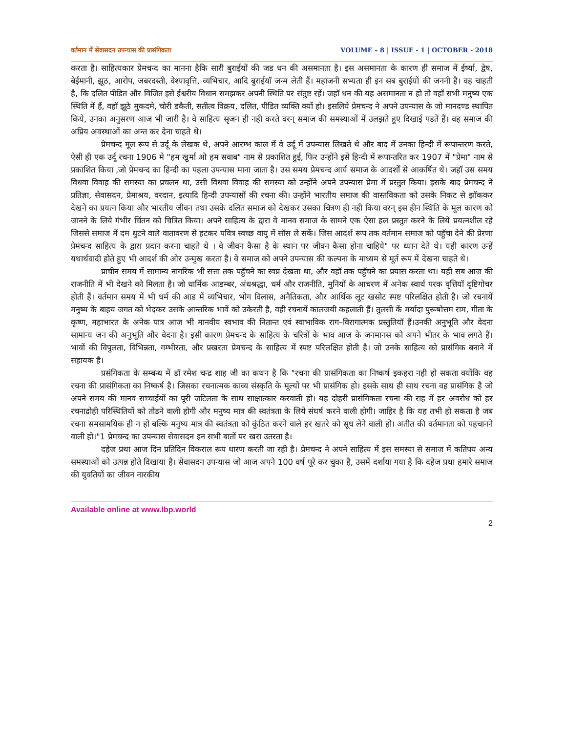वर्तमान में सेवासदन उपन्यास की प्रासंगिकता VOLUME – 8 | ISSUE - 1 | OCTOBER - 2018
करता है। साहित्यकार प्रेमचन्द का मानना हैकि सारी बुराईयों की जड धन की असमानता है। इस असमानता के कारण ही समाज में ईर्ष्या, द्वेष, बेईमानी, झूठ, आरोप, जबरदस्ती, वेश्यावृत्ति, व्यभिचार, आदि बुराईयॉ जन्म लेती हैं। महाजनी सभ्यता ही इन सब बुराईयों की जननी है। वह चाहती है, कि दलित पीडित और विजित इसे ईश्वरीय विधान समझकर अपनी स्थिति पर संतुष्ट रहें। जहॉ धन की यह असमानता न हो तो वहॉ सभी मनुष्य एक स्थिति में हैं, वहॉ झूठे मुकदमे, चोरी डकैती, सतीत्व विक्रय, दलित, पीडित व्यक्ति क्यों हो। इसलिये प्रेमचन्द ने अपने उपन्यास के जो मानदण्ड स्थापित किये, उनका अनुसरण आज भी जारी है। वे साहित्य सृजन ही नही करते वरन् समाज की समस्याओं में उलझते हुए दिखाई पडतें हैं। वह समाज की अप्रिय अवस्थाओं का अन्त कर देना चाहते थे।
प्रेमचन्द मूल रूप से उर्दू के लेखक थे, अपने आरम्भ काल में वे उर्दू में उपन्यास लिखते थे और बाद में उनका हिन्दी में रूपान्तरण करते, ऐसी ही एक उर्दू रचना 1906 मे "हम खुर्मा ओ हम सवाब" नाम से प्रकाशित हुई, फिर उन्होंने इसे हिन्दी में रूपान्तरित कर 1907 में "प्रेमा" नाम से प्रकाशित किया ,जो प्रेमचन्द का हिन्दी का पहला उपन्यास माना जाता है। उस समय प्रेमचन्द आर्य समाज के आदर्शों से आकर्षित थे। जहॉ उस समय विधवा विवाह की समस्या का प्रचलन था, उसी विधवा विवाह की समस्या को उन्होंने अपने उपन्यास प्रेमा में प्रस्तुत किया। इसके बाद प्रेमचन्द ने प्रतिज्ञा, सेवासदन, प्रेमाश्रय, वरदान, इत्यादि हिन्दी उपन्यासों की रचना की। उन्होंने भारतीय समाज की वास्तविकता को उसके निकट से झॉककर देखने का प्रयत्न किया और भारतीय जीवन तथा उसके दलित समाज को देखकर उसका चित्रण ही नही किया वरन् इस हीन स्थिति के मूल कारण को जानने के लिये गंभीर चिंतन को चित्रित किया। अपने साहित्य के द्वारा वे मानव समाज के सामने एक ऐसा हल प्रस्तुत करने के लिये प्रयत्नशील रहे जिससे समाज में दम धुटने वाले वातावरण से हटकर पवित्र स्वच्छ वायु में सॉस ले सकें। जिस आदर्श रूप तक वर्तमान समाज को पहुॅचा देने की प्रेरणा प्रेमचन्द साहित्य के द्वारा प्रदान करना चाहते थे । वे जीवन कैसा है के स्थान पर जीवन कैसा होना चाहिये" पर ध्यान देते थे। यही कारण उन्हें यथार्थवादी होते हुए भी आदर्श की ओर उन्मुख करता है। वे समाज को अपने उपन्यास की कल्पना के माध्यम से मूर्त रूप में देखना चाहते थे।
प्राचीन समय में सामान्य नागरिक भी सत्ता तक पहुॅचने का स्वप्न देखता था, और वहॉ तक पहुॅचने का प्रयास करता था। यही सब आज की राजनीति में भी देखने को मिलता है। जो धार्मिक आडम्बर, अंधश्रद्धा, धर्म और राजनीति, मुनियों के आचरण में अनेक स्वार्थ परक वृत्तियॉ दृष्टिगोचर होती हैं। वर्तमान समय में भी धर्म की आड में व्यभिचार, भोग विलास, अनैतिकता, और आर्थिक लूट खसोट स्पष्ट परिलक्षित होती है। जो रचनायें मनुष्य के बाहय जगत को भेदकर उसके आन्तरिक भावें को उकेरती है, वही रचनायें कालजयी कहलाती हैं। तुलसी कें मर्यादा पुरूषोत्तम राम, गीता के कृष्ण, महाभारत के अनेक पात्र आज भी मानवीय स्वभाव की नितान्त एवं स्वाभाविक राग–विरागात्मक प्रस्तुतियॉ हैं।उनकी अनुभूति और वेदना सामान्य जन की अनुभूति और वेदना है। इसी कारण प्रेमचन्द के साहित्य के चरित्रों के भाव आज के जनमानस को अपने भीतर के भाव लगते हैं। भावों की विपुलता, विभिन्नता, गम्भीरता, और प्रखरता प्रेमचन्द के साहित्य में स्पष्ट परिलक्षित होती है। जो उनके साहित्य को प्रासंगिक बनाने में सहायक है।
प्रसंगिकता के सम्बन्ध में डॉ रमेश चन्द्र शाह जी का कथन है कि "रचना की प्रासंगिकता का निष्कर्ष इकहरा नही हो सकता क्योंकि वह रचना की प्रासंगिकता का निष्कर्ष है। जिसका रचनात्मक काव्य संस्कृति के मूल्यों पर भी प्रासंगिक हो। इसके साथ ही साथ रचना वह प्रासंगिक है जो अपने समय की मानव सच्चाईयों का पूरी जटिलता के साथ साक्षात्कार करवाती हो। यह दोहरी प्रासंगिकता रचना की राह में हर अवरोध को हर रचनाद्रोही परिस्थितियों को तोडने वाली होगी और मनुष्य मात्र की स्वतंत्रता के लिये संघर्ष करने वाली होगी। जाहिर है कि यह तभी हो सकता है जब रचना समसामयिक ही न हो बल्कि मनुष्य मात्र की स्वतंत्रता को कुंठित करने वाले हर खतरे को सूध लेने वाली हो। अतीत की वर्तमानता को पहचानने वाली हो।"1 प्रेमचन्द का उपन्यास सेवासदन इन सभी बातों पर खरा उतरता है।
दहेज प्रथा आज दिन प्रतिदिन विकराल रूप धारण करती जा रही है। प्रेमचन्द ने अपने साहित्य में इस समस्या से समाज में कतिपय अन्य समस्याओं को उत्पन्न होते दिखाया है। सेवासदन उपन्यास जो आज अपने 100 वर्ष पूरे कर चुका है, उसमें दर्शाया गया है कि दहेज प्रथा हमारे समाज की युवतियों का जीवन नारकीय
Available online at www.lbp.world
2